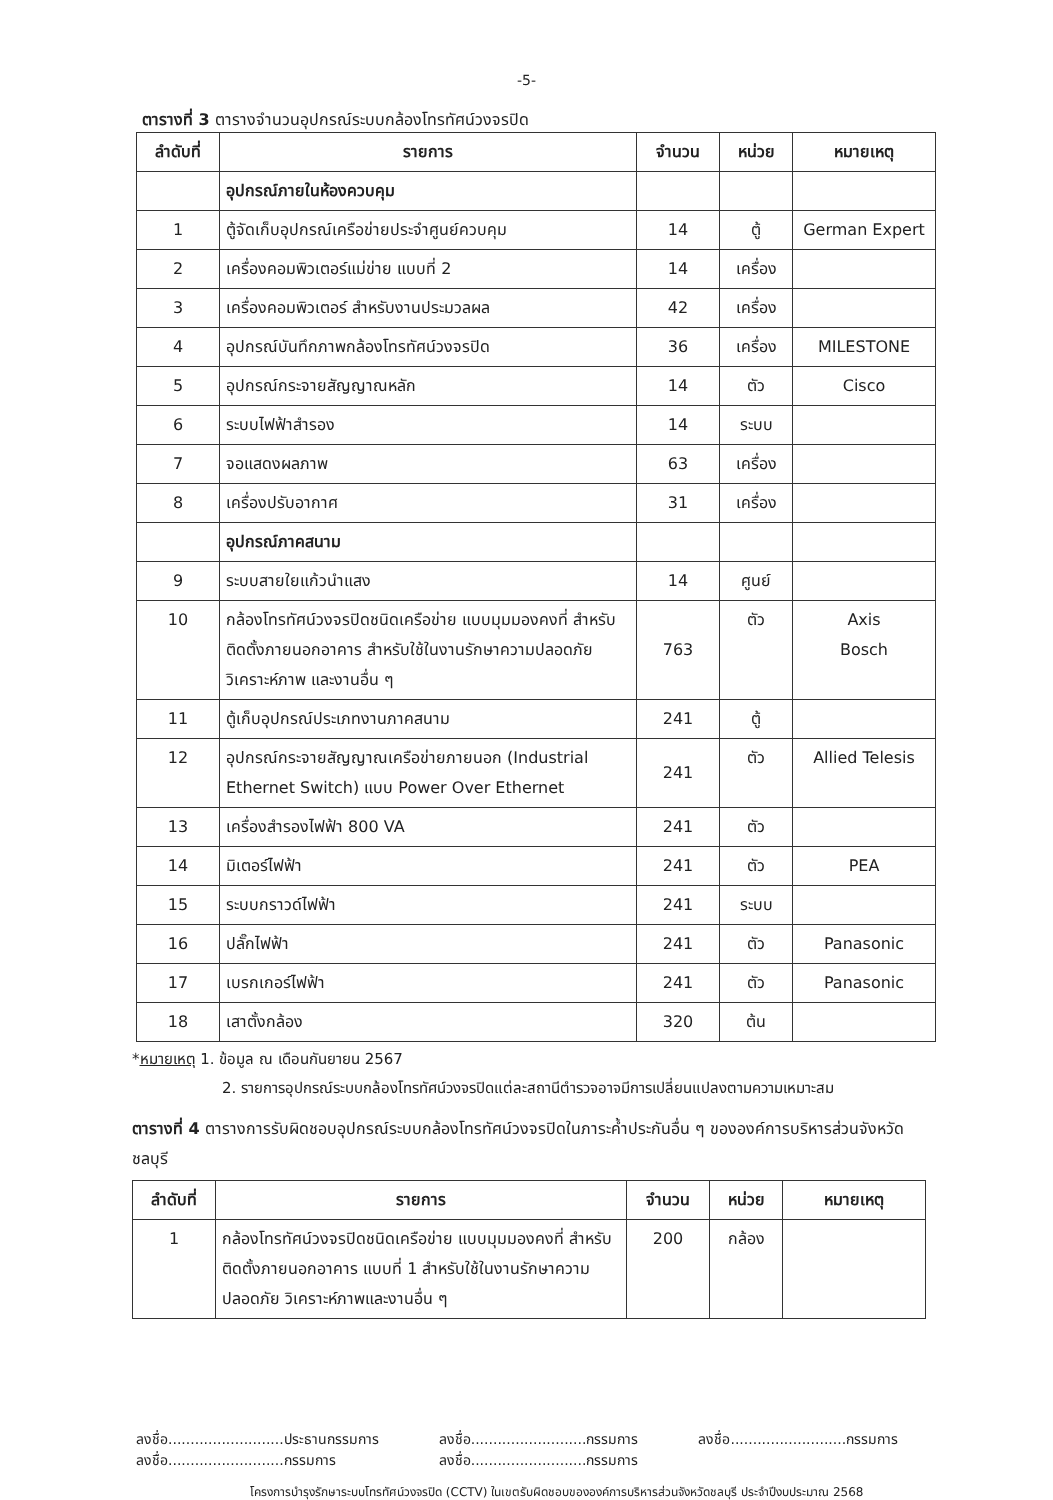-5-
ตารางที่ 3 ตารางจำนวนอุปกรณ์ระบบกล้องโทรทัศน์วงจรปิด
| ลำดับที่ | รายการ | จำนวน | หน่วย | หมายเหตุ |
| --- | --- | --- | --- | --- |
| | อุปกรณ์ภายในห้องควบคุม | | | |
| 1 | ตู้จัดเก็บอุปกรณ์เครือข่ายประจำศูนย์ควบคุม | 14 | ตู้ | German Expert |
| 2 | เครื่องคอมพิวเตอร์แม่ข่าย แบบที่ 2 | 14 | เครื่อง | |
| 3 | เครื่องคอมพิวเตอร์ สำหรับงานประมวลผล | 42 | เครื่อง | |
| 4 | อุปกรณ์บันทึกภาพกล้องโทรทัศน์วงจรปิด | 36 | เครื่อง | MILESTONE |
| 5 | อุปกรณ์กระจายสัญญาณหลัก | 14 | ตัว | Cisco |
| 6 | ระบบไฟฟ้าสำรอง | 14 | ระบบ | |
| 7 | จอแสดงผลภาพ | 63 | เครื่อง | |
| 8 | เครื่องปรับอากาศ | 31 | เครื่อง | |
| | อุปกรณ์ภาคสนาม | | | |
| 9 | ระบบสายใยแก้วนำแสง | 14 | ศูนย์ | |
| 10 | กล้องโทรทัศน์วงจรปิดชนิดเครือข่าย แบบมุมมองคงที่ สำหรับติดตั้งภายนอกอาคาร สำหรับใช้ในงานรักษาความปลอดภัย วิเคราะห์ภาพ และงานอื่น ๆ | 763 | ตัว | Axis Bosch |
| 11 | ตู้เก็บอุปกรณ์ประเภทงานภาคสนาม | 241 | ตู้ | |
| 12 | อุปกรณ์กระจายสัญญาณเครือข่ายภายนอก (Industrial Ethernet Switch) แบบ Power Over Ethernet | 241 | ตัว | Allied Telesis |
| 13 | เครื่องสำรองไฟฟ้า 800 VA | 241 | ตัว | |
| 14 | มิเตอร์ไฟฟ้า | 241 | ตัว | PEA |
| 15 | ระบบกราวด์ไฟฟ้า | 241 | ระบบ | |
| 16 | ปลั๊กไฟฟ้า | 241 | ตัว | Panasonic |
| 17 | เบรกเกอร์ไฟฟ้า | 241 | ตัว | Panasonic |
| 18 | เสาตั้งกล้อง | 320 | ต้น | |
*หมายเหตุ 1. ข้อมูล ณ เดือนกันยายน 2567
2. รายการอุปกรณ์ระบบกล้องโทรทัศน์วงจรปิดแต่ละสถานีตำรวจอาจมีการเปลี่ยนแปลงตามความเหมาะสม
ตารางที่ 4 ตารางการรับผิดชอบอุปกรณ์ระบบกล้องโทรทัศน์วงจรปิดในภาระค้ำประกันอื่น ๆ ขององค์การบริหารส่วนจังหวัดชลบุรี
| ลำดับที่ | รายการ | จำนวน | หน่วย | หมายเหตุ |
| --- | --- | --- | --- | --- |
| 1 | กล้องโทรทัศน์วงจรปิดชนิดเครือข่าย แบบมุมมองคงที่ สำหรับติดตั้งภายนอกอาคาร แบบที่ 1 สำหรับใช้ในงานรักษาความปลอดภัย วิเคราะห์ภาพและงานอื่น ๆ | 200 | กล้อง | |
ลงชื่อ..........................ประธานกรรมการ
ลงชื่อ..........................กรรมการ
ลงชื่อ..........................กรรมการ
ลงชื่อ..........................กรรมการ
ลงชื่อ..........................กรรมการ
โครงการบำรุงรักษาระบบโทรทัศน์วงจรปิด (CCTV) ในเขตรับผิดชอบขององค์การบริหารส่วนจังหวัดชลบุรี ประจำปีงบประมาณ 2568